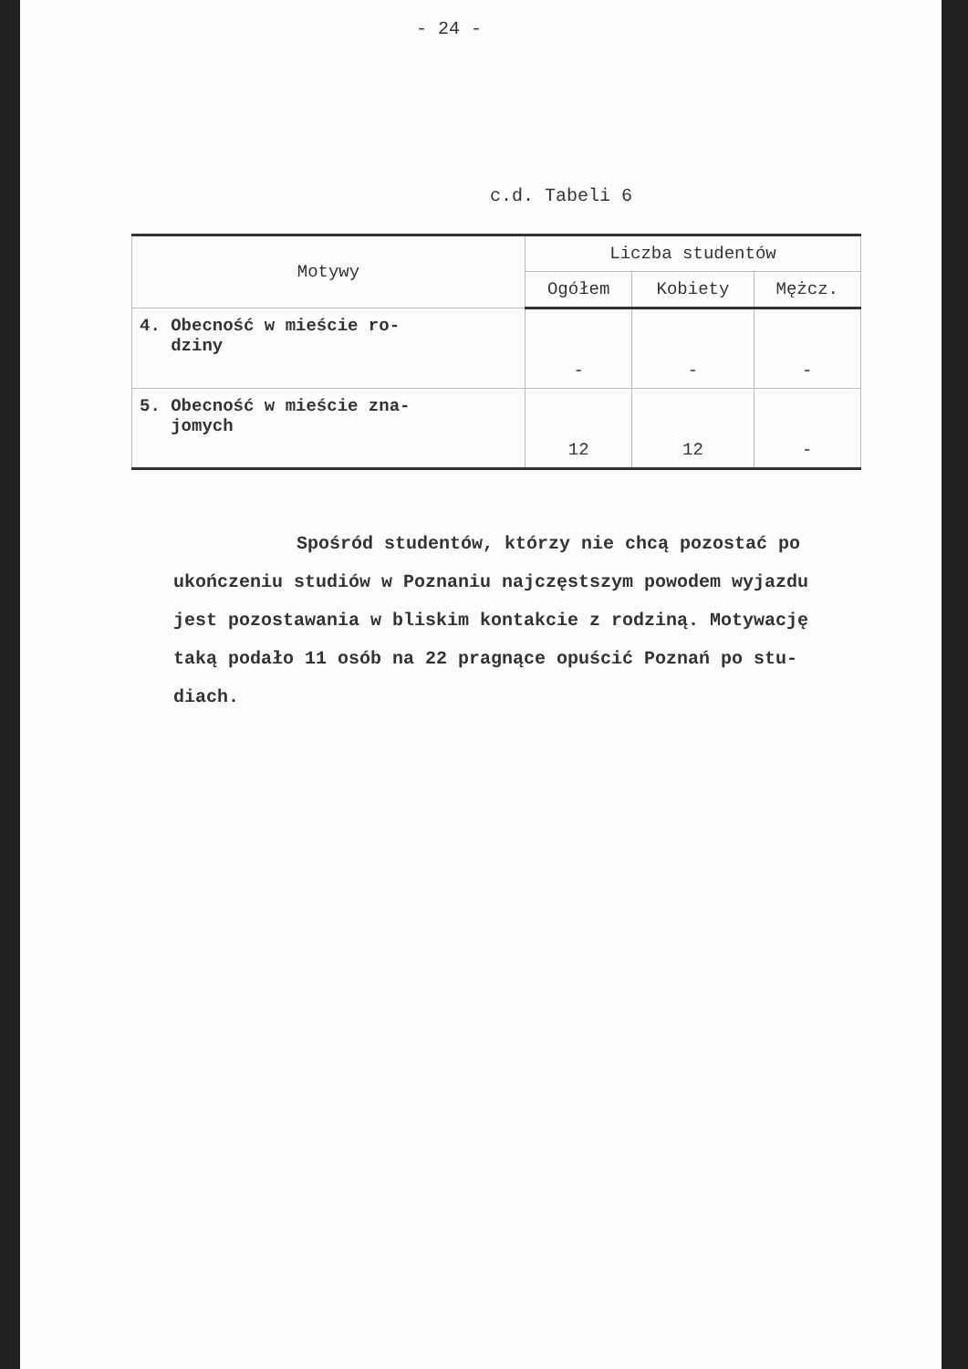- 24 -
c.d. Tabeli 6
| Motywy | Liczba studentów | | |
| --- | --- | --- | --- |
| | Ogółem | Kobiety | Mężcz. |
| 4. Obecność w mieście ro- dziny | - | - | - |
| 5. Obecność w mieście zna- jomych | 12 | 12 | - |
Spośród studentów, którzy nie chcą pozostać po ukończeniu studiów w Poznaniu najczęstszym powodem wyjazdu jest pozostawania w bliskim kontakcie z rodziną. Motywację taką podało 11 osób na 22 pragnące opuścić Poznań po stu- diach.